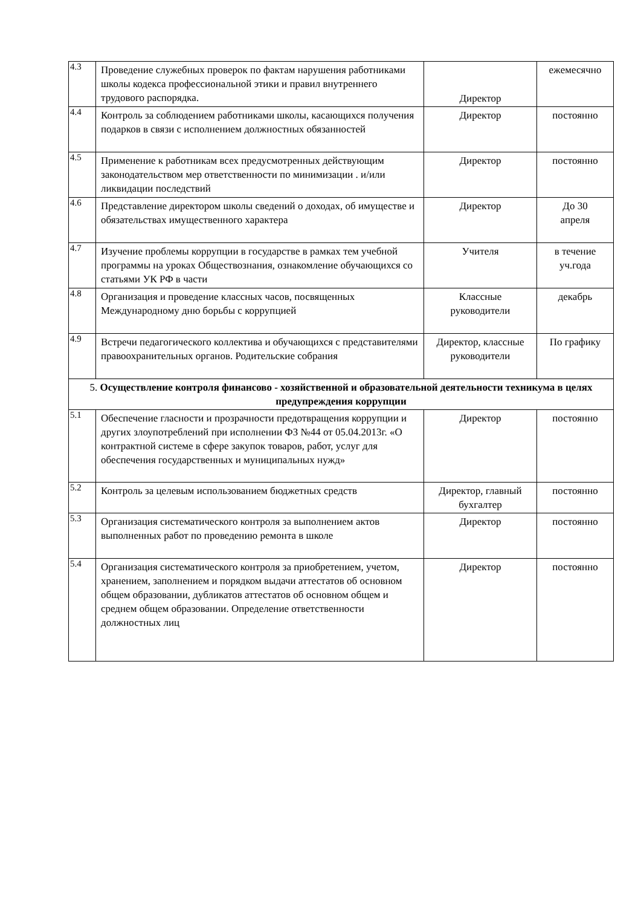| 4.3 | Проведение служебных проверок по фактам нарушения работниками школы кодекса профессиональной этики и правил внутреннего трудового распорядка. | Директор | ежемесячно |
| 4.4 | Контроль за соблюдением работниками школы, касающихся получения подарков в связи с исполнением должностных обязанностей | Директор | постоянно |
| 4.5 | Применение к работникам всех предусмотренных действующим законодательством мер ответственности по минимизации . и/или ликвидации последствий | Директор | постоянно |
| 4.6 | Представление директором школы сведений о доходах, об имуществе и обязательствах имущественного характера | Директор | До 30 апреля |
| 4.7 | Изучение проблемы коррупции в государстве в рамках тем учебной программы на уроках Обществознания, ознакомление обучающихся со статьями УК РФ в части | Учителя | в течение уч.года |
| 4.8 | Организация и проведение классных часов, посвященных Международному дню борьбы с коррупцией | Классные руководители | декабрь |
| 4.9 | Встречи педагогического коллектива и обучающихся с представителями правоохранительных органов. Родительские собрания | Директор, классные руководители | По графику |
| 5. Осуществление контроля финансово - хозяйственной и образовательной деятельности техникума в целях предупреждения коррупции | | | |
| 5.1 | Обеспечение гласности и прозрачности предотвращения коррупции и других злоупотреблений при исполнении ФЗ №44 от 05.04.2013г. «О контрактной системе в сфере закупок товаров, работ, услуг для обеспечения государственных и муниципальных нужд» | Директор | постоянно |
| 5.2 | Контроль за целевым использованием бюджетных средств | Директор, главный бухгалтер | постоянно |
| 5.3 | Организация систематического контроля за выполнением актов выполненных работ по проведению ремонта в школе | Директор | постоянно |
| 5.4 | Организация систематического контроля за приобретением, учетом, хранением, заполнением и порядком выдачи аттестатов об основном общем образовании, дубликатов аттестатов об основном общем и среднем общем образовании. Определение ответственности должностных лиц | Директор | постоянно |